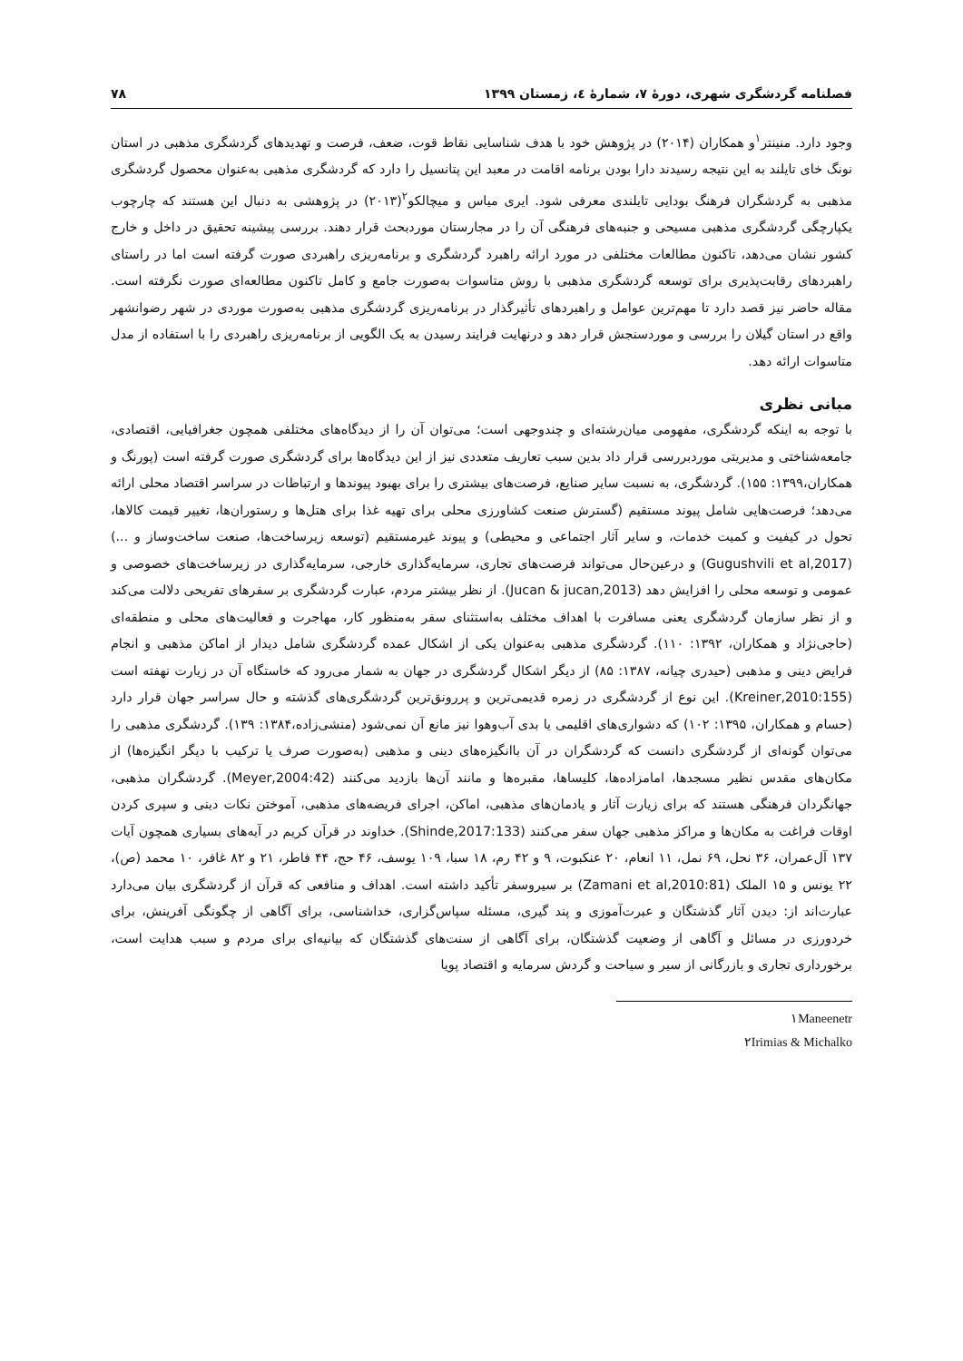فصلنامه گردشگری شهری، دورۀ ۷، شمارۀ ٤، زمستان ۱۳۹۹ ۷۸
وجود دارد. منینتر<sup>۱</sup>و همکاران (۲۰۱۴) در پژوهش خود با هدف شناسایی نقاط قوت، ضعف، فرصت و تهدیدهای گردشگری مذهبی در استان نونگ خای تایلند به این نتیجه رسیدند دارا بودن برنامه اقامت در معبد این پتانسیل را دارد که گردشگری مذهبی به‌عنوان محصول گردشگری مذهبی به گردشگران فرهنگ بودایی تایلندی معرفی شود. ایری میاس و میچالکو<sup>۲</sup>(۲۰۱۳) در پژوهشی به دنبال این هستند که چارچوب یکپارچگی گردشگری مذهبی مسیحی و جنبه‌های فرهنگی آن را در مجارستان موردبحث قرار دهند. بررسی پیشینه تحقیق در داخل و خارج کشور نشان می‌دهد، تاکنون مطالعات مختلفی در مورد ارائه راهبرد گردشگری و برنامه‌ریزی راهبردی صورت گرفته است اما در راستای راهبردهای رقابت‌پذیری برای توسعه گردشگری مذهبی با روش متاسوات به‌صورت جامع و کامل تاکنون مطالعه‌ای صورت نگرفته است. مقاله حاضر نیز قصد دارد تا مهم‌ترین عوامل و راهبردهای تأثیرگذار در برنامه‌ریزی گردشگری مذهبی به‌صورت موردی در شهر رضوانشهر واقع در استان گیلان را بررسی و موردسنجش قرار دهد و درنهایت فرایند رسیدن به یک الگویی از برنامه‌ریزی راهبردی را با استفاده از مدل متاسوات ارائه دهد.
مبانی نظری
با توجه به اینکه گردشگری، مفهومی میان‌رشته‌ای و چندوجهی است؛ می‌توان آن را از دیدگاه‌های مختلفی همچون جغرافیایی، اقتصادی، جامعه‌شناختی و مدیریتی موردبررسی قرار داد بدین سبب تعاریف متعددی نیز از این دیدگاه‌ها برای گردشگری صورت گرفته است (پورنگ و همکاران،۱۳۹۹: ۱۵۵). گردشگری، به نسبت سایر صنایع، فرصت‌های بیشتری را برای بهبود پیوندها و ارتباطات در سراسر اقتصاد محلی ارائه می‌دهد؛ فرصت‌هایی شامل پیوند مستقیم (گسترش صنعت کشاورزی محلی برای تهیه غذا برای هتل‌ها و رستوران‌ها، تغییر قیمت کالاها، تحول در کیفیت و کمیت خدمات، و سایر آثار اجتماعی و محیطی) و پیوند غیرمستقیم (توسعه زیرساخت‌ها، صنعت ساخت‌وساز و ...) (Gugushvili et al,2017) و درعین‌حال می‌تواند فرصت‌های تجاری، سرمایه‌گذاری خارجی، سرمایه‌گذاری در زیرساخت‌های خصوصی و عمومی و توسعه محلی را افزایش دهد (Jucan & jucan,2013). از نظر بیشتر مردم، عبارت گردشگری بر سفرهای تفریحی دلالت می‌کند و از نظر سازمان گردشگری یعنی مسافرت با اهداف مختلف به‌استثنای سفر به‌منظور کار، مهاجرت و فعالیت‌های محلی و منطقه‌ای (حاجی‌نژاد و همکاران، ۱۳۹۲: ۱۱۰). گردشگری مذهبی به‌عنوان یکی از اشکال عمده گردشگری شامل دیدار از اماکن مذهبی و انجام فرایض دینی و مذهبی (حیدری چیانه، ۱۳۸۷: ۸۵) از دیگر اشکال گردشگری در جهان به شمار می‌رود که خاستگاه آن در زیارت نهفته است (Kreiner,2010:155). این نوع از گردشگری در زمره قدیمی‌ترین و پررونق‌ترین گردشگری‌های گذشته و حال سراسر جهان قرار دارد (حسام و همکاران، ۱۳۹۵: ۱۰۲) که دشواری‌های اقلیمی یا بدی آب‌وهوا نیز مانع آن نمی‌شود (منشی‌زاده،۱۳۸۴: ۱۳۹). گردشگری مذهبی را می‌توان گونه‌ای از گردشگری دانست که گردشگران در آن باانگیزه‌های دینی و مذهبی (به‌صورت صرف یا ترکیب با دیگر انگیزه‌ها) از مکان‌های مقدس نظیر مسجدها، امامزاده‌ها، کلیساها، مقبره‌ها و مانند آن‌ها بازدید می‌کنند (Meyer,2004:42). گردشگران مذهبی، جهانگردان فرهنگی هستند که برای زیارت آثار و یادمان‌های مذهبی، اماکن، اجرای فریضه‌های مذهبی، آموختن نکات دینی و سپری کردن اوقات فراغت به مکان‌ها و مراکز مذهبی جهان سفر می‌کنند (Shinde,2017:133). خداوند در قرآن کریم در آیه‌های بسیاری همچون آیات ۱۳۷ آل‌عمران، ۳۶ نحل، ۶۹ نمل، ۱۱ انعام، ۲۰ عنکبوت، ۹ و ۴۲ رم، ۱۸ سبا، ۱۰۹ یوسف، ۴۶ حج، ۴۴ فاطر، ۲۱ و ۸۲ غافر، ۱۰ محمد (ص)، ۲۲ یونس و ۱۵ الملک (Zamani et al,2010:81) بر سیروسفر تأکید داشته است. اهداف و منافعی که قرآن از گردشگری بیان می‌دارد عبارت‌اند از: دیدن آثار گذشتگان و عبرت‌آموزی و پند گیری، مسئله سپاس‌گزاری، خداشناسی، برای آگاهی از چگونگی آفرینش، برای خردورزی در مسائل و آگاهی از وضعیت گذشتگان، برای آگاهی از سنت‌های گذشتگان که بیانیه‌ای برای مردم و سبب هدایت است، برخورداری تجاری و بازرگانی از سیر و سیاحت و گردش سرمایه و اقتصاد پویا
۱Maneenetr
۲Irimias & Michalko